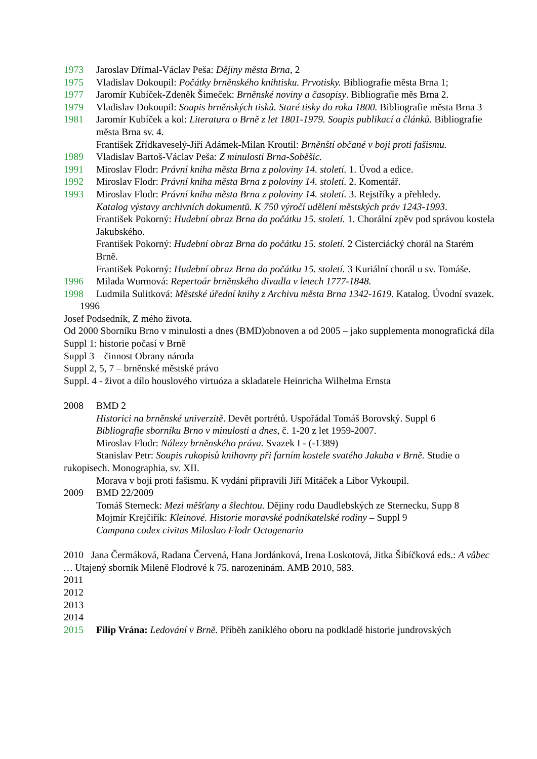1973 Jaroslav Dřímal-Václav Peša: Dějiny města Brna, 2
1975 Vladislav Dokoupil: Počátky brněnského knihtisku. Prvotisky. Bibliografie města Brna 1;
1977 Jaromír Kubíček-Zdeněk Šimeček: Brněnské noviny a časopisy. Bibliografie měs Brna 2.
1979 Vladislav Dokoupil: Soupis brněnských tisků. Staré tisky do roku 1800. Bibliografie města Brna 3
1981 Jaromír Kubíček a kol: Literatura o Brně z let 1801-1979. Soupis publikací a článků. Bibliografie města Brna sv. 4.
František Zřídkaveselý-Jiří Adámek-Milan Kroutil: Brněnští občané v boji proti fašismu.
1989 Vladislav Bartoš-Václav Peša: Z minulosti Brna-Soběšic.
1991 Miroslav Flodr: Právní kniha města Brna z poloviny 14. století. 1. Úvod a edice.
1992 Miroslav Flodr: Právní kniha města Brna z poloviny 14. století. 2. Komentář.
1993 Miroslav Flodr: Právní kniha města Brna z poloviny 14. století. 3. Rejstříky a přehledy.
Katalog výstavy archivních dokumentů. K 750 výročí udělení městských práv 1243-1993.
František Pokorný: Hudební obraz Brna do počátku 15. století. 1. Chorální zpěv pod správou kostela Jakubského.
František Pokorný: Hudební obraz Brna do počátku 15. století. 2 Cisterciácký chorál na Starém Brně.
František Pokorný: Hudební obraz Brna do počátku 15. století. 3 Kuriální chorál u sv. Tomáše.
1996 Milada Wurmová: Repertoár brněnského divadla v letech 1777-1848.
1998 Ludmila Sulitková: Městské úřední knihy z Archivu města Brna 1342-1619. Katalog. Úvodní svazek.
1996
Josef Podsedník, Z mého života.
Od 2000 Sborníku Brno v minulosti a dnes (BMD)obnoven a od 2005 – jako supplementa monografická díla
Suppl 1: historie počasí v Brně
Suppl 3 – činnost Obrany národa
Suppl 2, 5, 7 – brněnské městské právo
Suppl. 4 - život a dílo houslového virtuóza a skladatele Heinricha Wilhelma Ernsta
2008 BMD 2
Historici na brněnské univerzitě. Devět portrétů. Uspořádal Tomáš Borovský. Suppl 6
Bibliografie sborníku Brno v minulosti a dnes, č. 1-20 z let 1959-2007.
Miroslav Flodr: Nálezy brněnského práva. Svazek I - (-1389)
Stanislav Petr: Soupis rukopisů knihovny při farním kostele svatého Jakuba v Brně. Studie o rukopisech. Monographia, sv. XII.
Morava v boji proti fašismu. K vydání připravili Jiří Mitáček a Libor Vykoupil.
2009 BMD 22/2009
Tomáš Sterneck: Mezi měšťany a šlechtou. Dějiny rodu Daudlebských ze Sternecku, Supp 8
Mojmír Krejčiřík: Kleinové. Historie moravské podnikatelské rodiny – Suppl 9
Campana codex civitas Miloslao Flodr Octogenario
2010 Jana Čermáková, Radana Červená, Hana Jordánková, Irena Loskotová, Jitka Šibíčková eds.: A vůbec … Utajený sborník Mileně Flodrové k 75. narozeninám. AMB 2010, 583.
2011
2012
2013
2014
2015 Filip Vrána: Ledování v Brně. Příběh zaniklého oboru na podkladě historie jundrovských